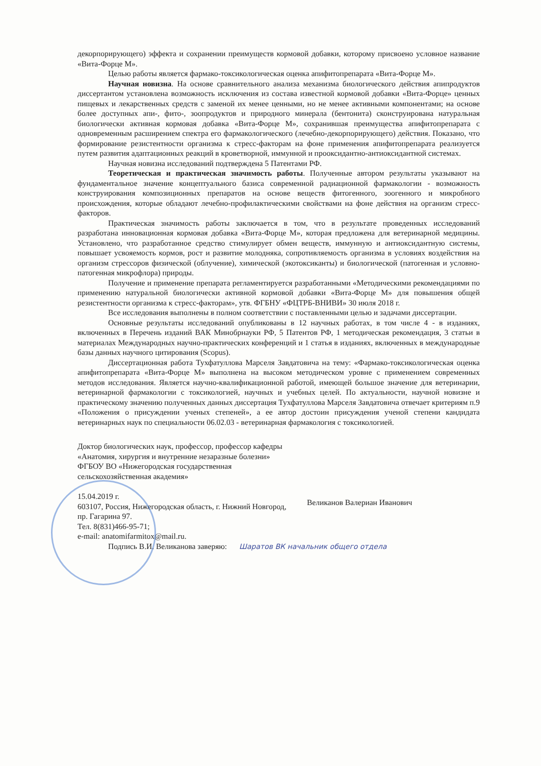декорпорирующего) эффекта и сохранении преимуществ кормовой добавки, которому присвоено условное название «Вита-Форце М».
Целью работы является фармако-токсикологическая оценка апифитопрепарата «Вита-Форце М».
Научная новизна. На основе сравнительного анализа механизма биологического действия апипродуктов диссертантом установлена возможность исключения из состава известной кормовой добавки «Вита-Форце» ценных пищевых и лекарственных средств с заменой их менее ценными, но не менее активными компонентами; на основе более доступных апи-, фито-, зоопродуктов и природного минерала (бентонита) сконструирована натуральная биологически активная кормовая добавка «Вита-Форце М», сохранившая преимущества апифитопрепарата с одновременным расширением спектра его фармакологического (лечебно-декорпорирующего) действия. Показано, что формирование резистентности организма к стресс-факторам на фоне применения апифитопрепарата реализуется путем развития адаптационных реакций в кроветворной, иммунной и прооксидантно-антиоксидантной системах.
Научная новизна исследований подтверждена 5 Патентами РФ.
Теоретическая и практическая значимость работы. Полученные автором результаты указывают на фундаментальное значение концептуального базиса современной радиационной фармакологии - возможность конструирования композиционных препаратов на основе веществ фитогенного, зоогенного и микробного происхождения, которые обладают лечебно-профилактическими свойствами на фоне действия на организм стресс-факторов.
Практическая значимость работы заключается в том, что в результате проведенных исследований разработана инновационная кормовая добавка «Вита-Форце М», которая предложена для ветеринарной медицины. Установлено, что разработанное средство стимулирует обмен веществ, иммунную и антиоксидантную системы, повышает усвояемость кормов, рост и развитие молодняка, сопротивляемость организма в условиях воздействия на организм стрессоров физической (облучение), химической (экотоксиканты) и биологической (патогенная и условно-патогенная микрофлора) природы.
Получение и применение препарата регламентируется разработанными «Методическими рекомендациями по применению натуральной биологически активной кормовой добавки «Вита-Форце М» для повышения общей резистентности организма к стресс-факторам», утв. ФГБНУ «ФЦТРБ-ВНИВИ» 30 июля 2018 г.
Все исследования выполнены в полном соответствии с поставленными целью и задачами диссертации.
Основные результаты исследований опубликованы в 12 научных работах, в том числе 4 - в изданиях, включенных в Перечень изданий ВАК Минобрнауки РФ, 5 Патентов РФ, 1 методическая рекомендация, 3 статьи в материалах Международных научно-практических конференций и 1 статья в изданиях, включенных в международные базы данных научного цитирования (Scopus).
Диссертационная работа Тухфатуллова Марселя Завдатовича на тему: «Фармако-токсикологическая оценка апифитопрепарата «Вита-Форце М» выполнена на высоком методическом уровне с применением современных методов исследования. Является научно-квалификационной работой, имеющей большое значение для ветеринарии, ветеринарной фармакологии с токсикологией, научных и учебных целей. По актуальности, научной новизне и практическому значению полученных данных диссертация Тухфатуллова Марселя Завдатовича отвечает критериям п.9 «Положения о присуждении ученых степеней», а ее автор достоин присуждения ученой степени кандидата ветеринарных наук по специальности 06.02.03 - ветеринарная фармакология с токсикологией.
Доктор биологических наук, профессор, профессор кафедры «Анатомия, хирургия и внутренние незаразные болезни»
ФГБОУ ВО «Нижегородская государственная сельскохозяйственная академия»
15.04.2019 г.
603107, Россия, Нижегородская область, г. Нижний Новгород, пр. Гагарина 97.
Тел. 8(831)466-95-71;
e-mail: anatomifarmitox@mail.ru.
Великанов Валериан Иванович
Подпись В.И. Великанова заверяю: Шаратов ВК начальник общего отдела